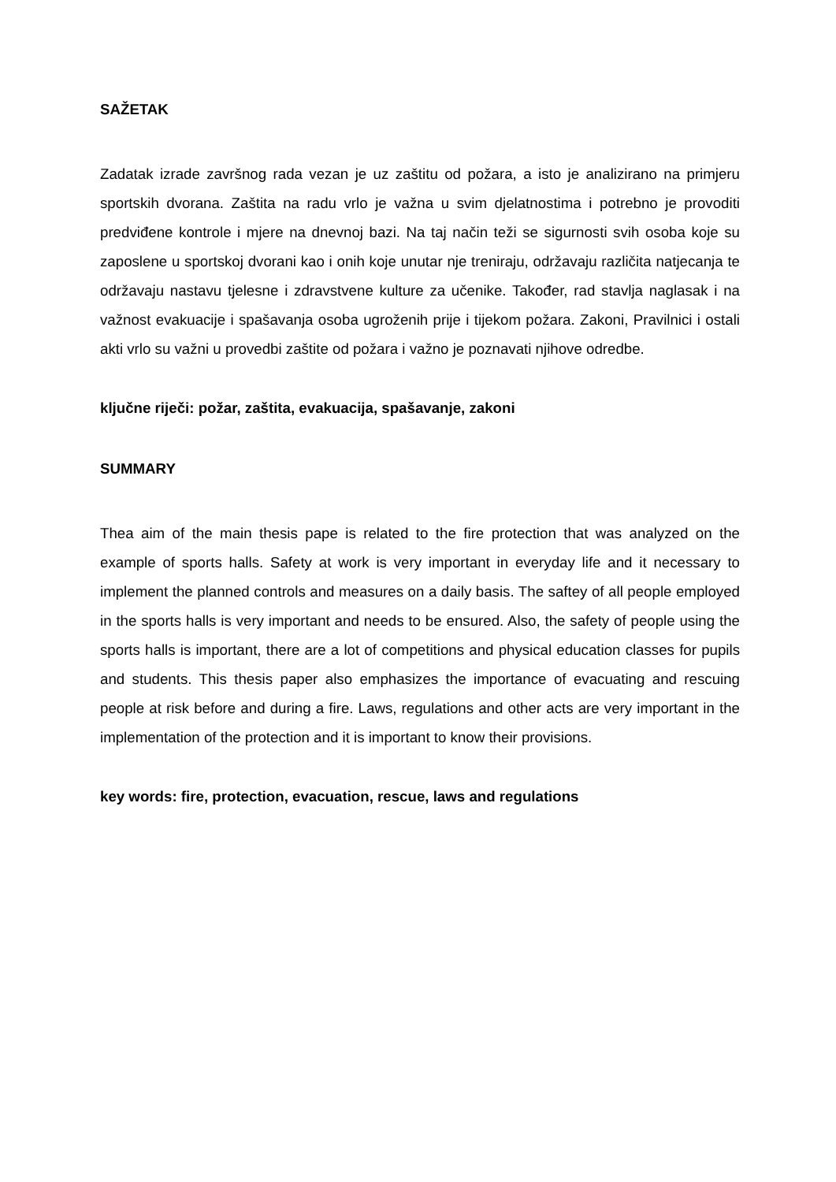SAŽETAK
Zadatak izrade završnog rada vezan je uz zaštitu od požara, a isto je analizirano na primjeru sportskih dvorana. Zaštita na radu vrlo je važna u svim djelatnostima i potrebno je provoditi predviđene kontrole i mjere na dnevnoj bazi. Na taj način teži se sigurnosti svih osoba koje su zaposlene u sportskoj dvorani kao i onih koje unutar nje treniraju, održavaju različita natjecanja te održavaju nastavu tjelesne i zdravstvene kulture za učenike. Također, rad stavlja naglasak i na važnost evakuacije i spašavanja osoba ugroženih prije i tijekom požara. Zakoni, Pravilnici i ostali akti vrlo su važni u provedbi zaštite od požara i važno je poznavati njihove odredbe.
ključne riječi: požar, zaštita, evakuacija, spašavanje, zakoni
SUMMARY
Thea aim of the main thesis pape is related to the fire protection that was analyzed on the example of sports halls. Safety at work is very important in everyday life and it necessary to implement the planned controls and measures on a daily basis. The saftey of all people employed in the sports halls is very important and needs to be ensured. Also, the safety of people using the sports halls is important, there are a lot of competitions and physical education classes for pupils and students. This thesis paper also emphasizes the importance of evacuating and rescuing people at risk before and during a fire. Laws, regulations and other acts are very important in the implementation of the protection and it is important to know their provisions.
key words: fire, protection, evacuation, rescue, laws and regulations